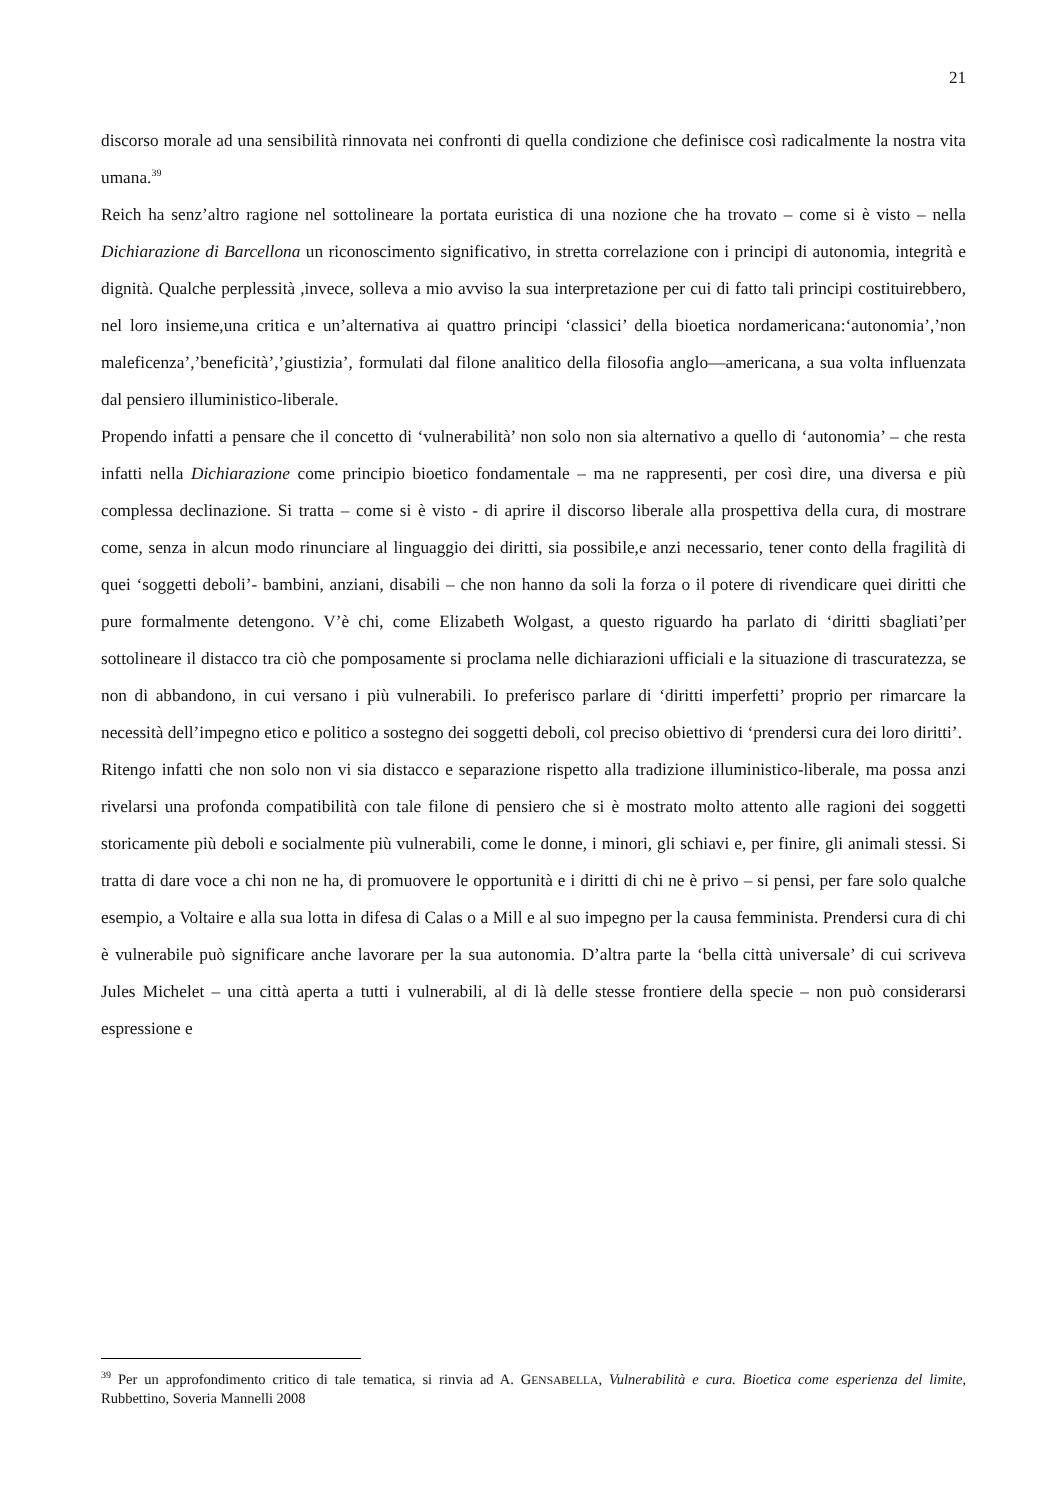21
discorso morale ad una sensibilità rinnovata nei confronti di quella condizione che definisce così radicalmente la nostra vita umana.<sup>39</sup>
Reich ha senz’altro ragione nel sottolineare la portata euristica di una nozione che ha trovato – come si è visto – nella Dichiarazione di Barcellona un riconoscimento significativo, in stretta correlazione con i principi di autonomia, integrità e dignità. Qualche perplessità ,invece, solleva a mio avviso la sua interpretazione per cui di fatto tali principi costituirebbero, nel loro insieme,una critica e un’alternativa ai quattro principi ‘classici’ della bioetica nordamericana:‘autonomia’,’non maleficenza’,’beneficità’,’giustizia’, formulati dal filone analitico della filosofia anglo—americana, a sua volta influenzata dal pensiero illuministico-liberale.
Propendo infatti a pensare che il concetto di ‘vulnerabilità’ non solo non sia alternativo a quello di ‘autonomia’ – che resta infatti nella Dichiarazione come principio bioetico fondamentale – ma ne rappresenti, per così dire, una diversa e più complessa declinazione. Si tratta – come si è visto - di aprire il discorso liberale alla prospettiva della cura, di mostrare come, senza in alcun modo rinunciare al linguaggio dei diritti, sia possibile,e anzi necessario, tener conto della fragilità di quei ‘soggetti deboli’- bambini, anziani, disabili – che non hanno da soli la forza o il potere di rivendicare quei diritti che pure formalmente detengono. V’è chi, come Elizabeth Wolgast, a questo riguardo ha parlato di ‘diritti sbagliati’per sottolineare il distacco tra ciò che pomposamente si proclama nelle dichiarazioni ufficiali e la situazione di trascuratezza, se non di abbandono, in cui versano i più vulnerabili. Io preferisco parlare di ‘diritti imperfetti’ proprio per rimarcare la necessità dell’impegno etico e politico a sostegno dei soggetti deboli, col preciso obiettivo di ‘prendersi cura dei loro diritti’.
Ritengo infatti che non solo non vi sia distacco e separazione rispetto alla tradizione illuministico-liberale, ma possa anzi rivelarsi una profonda compatibilità con tale filone di pensiero che si è mostrato molto attento alle ragioni dei soggetti storicamente più deboli e socialmente più vulnerabili, come le donne, i minori, gli schiavi e, per finire, gli animali stessi. Si tratta di dare voce a chi non ne ha, di promuovere le opportunità e i diritti di chi ne è privo – si pensi, per fare solo qualche esempio, a Voltaire e alla sua lotta in difesa di Calas o a Mill e al suo impegno per la causa femminista. Prendersi cura di chi è vulnerabile può significare anche lavorare per la sua autonomia. D’altra parte la ‘bella città universale’ di cui scriveva Jules Michelet – una città aperta a tutti i vulnerabili, al di là delle stesse frontiere della specie – non può considerarsi espressione e
<sup>39</sup> Per un approfondimento critico di tale tematica, si rinvia ad A. GENSABELLA, Vulnerabilità e cura. Bioetica come esperienza del limite, Rubbettino, Soveria Mannelli 2008